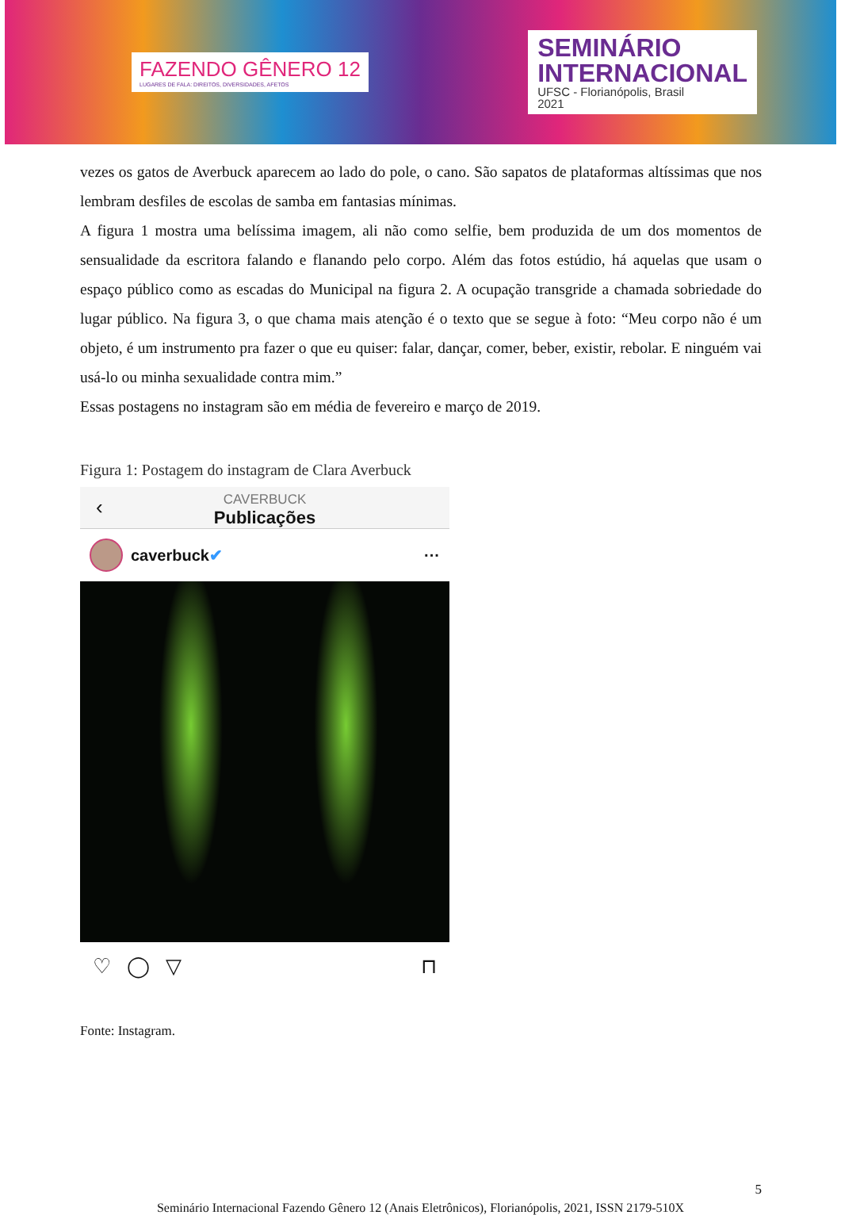FAZENDO GÊNERO 12
LUGARES DE FALA: DIREITOS, DIVERSIDADES, AFETOS
SEMINÁRIO
INTERNACIONAL
UFSC - Florianópolis, Brasil
2021
vezes os gatos de Averbuck aparecem ao lado do pole, o cano. São sapatos de plataformas altíssimas que nos lembram desfiles de escolas de samba em fantasias mínimas.
A figura 1 mostra uma belíssima imagem, ali não como selfie, bem produzida de um dos momentos de sensualidade da escritora falando e flanando pelo corpo. Além das fotos estúdio, há aquelas que usam o espaço público como as escadas do Municipal na figura 2. A ocupação transgride a chamada sobriedade do lugar público. Na figura 3, o que chama mais atenção é o texto que se segue à foto: “Meu corpo não é um objeto, é um instrumento pra fazer o que eu quiser: falar, dançar, comer, beber, existir, rebolar. E ninguém vai usá-lo ou minha sexualidade contra mim.”
Essas postagens no instagram são em média de fevereiro e março de 2019.
Figura 1: Postagem do instagram de Clara Averbuck
‹
CAVERBUCK
Publicações
caverbuck ✔ ···
♡ ◯ ▽ ⊓
Fonte: Instagram.
5
Seminário Internacional Fazendo Gênero 12 (Anais Eletrônicos), Florianópolis, 2021, ISSN 2179-510X